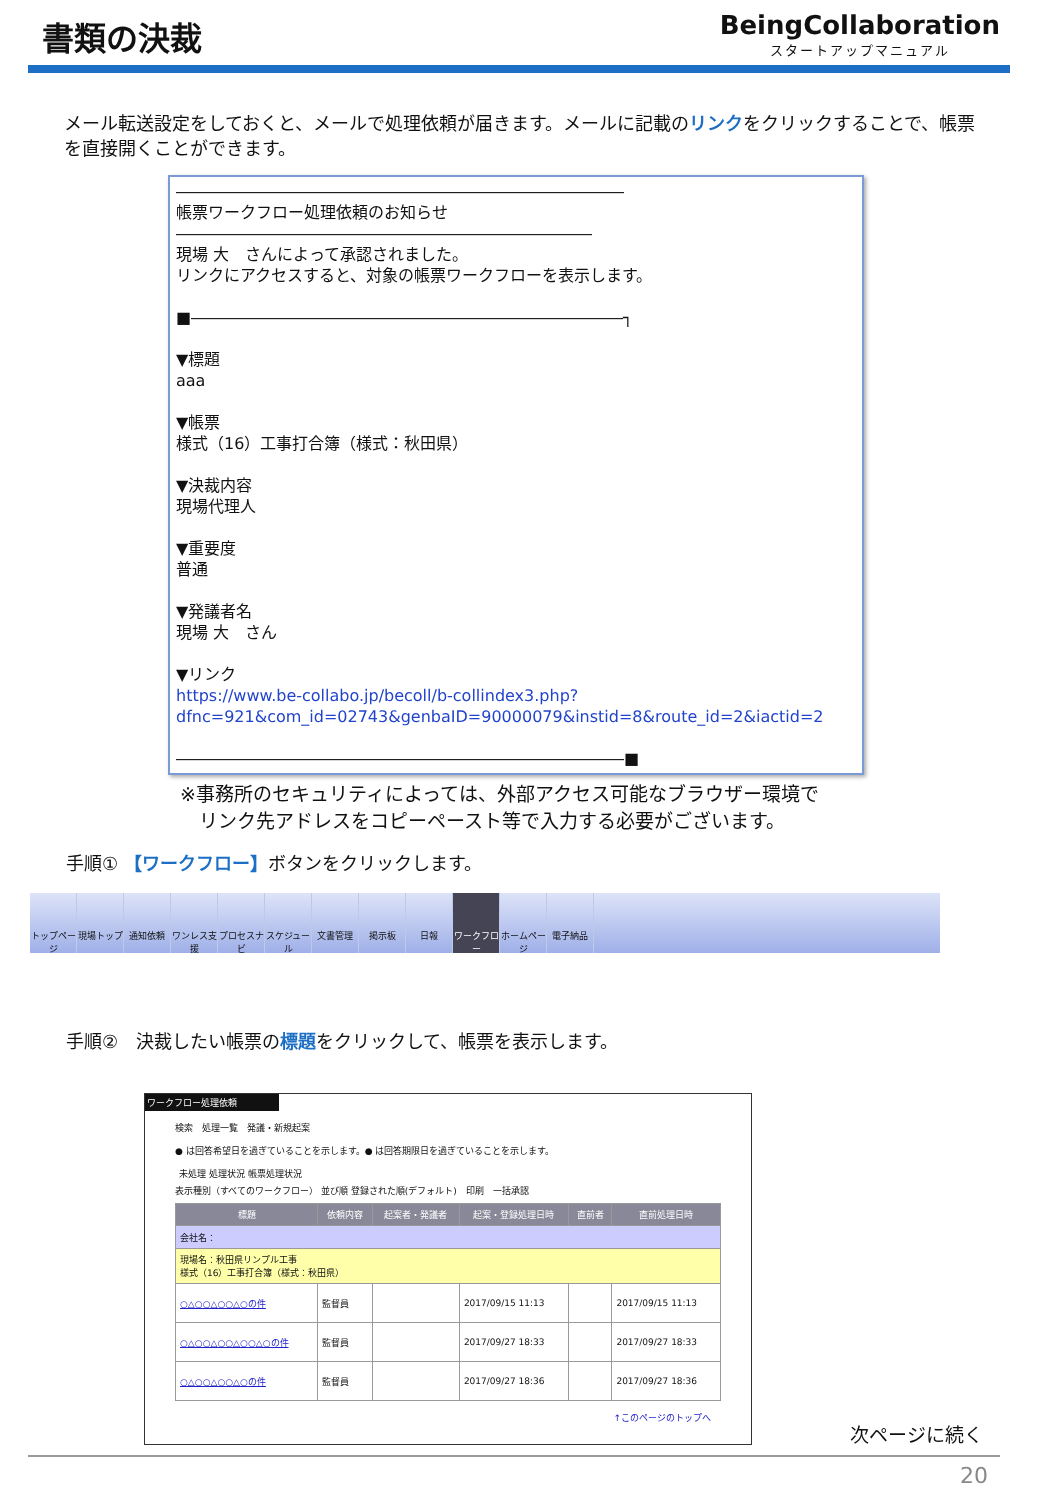書類の決裁
BeingCollaboration
スタートアップマニュアル
メール転送設定をしておくと、メールで処理依頼が届きます。メールに記載のリンクをクリックすることで、帳票を直接開くことができます。
――――――――――――――――――――――――――――
帳票ワークフロー処理依頼のお知らせ
――――――――――――――――――――――――――
現場 大　さんによって承認されました。
リンクにアクセスすると、対象の帳票ワークフローを表示します。
■―――――――――――――――――――――――――――┐
▼標題
aaa
▼帳票
様式（16）工事打合簿（様式：秋田県）
▼決裁内容
現場代理人
▼重要度
普通
▼発議者名
現場 大　さん
▼リンク
https://www.be-collabo.jp/becoll/b-collindex3.php?dfnc=921&com_id=02743&genbaID=90000079&instid=8&route_id=2&iactid=2
――――――――――――――――――――――――――――■
※事務所のセキュリティによっては、外部アクセス可能なブラウザー環境で
　リンク先アドレスをコピーペースト等で入力する必要がございます。
手順① 【ワークフロー】ボタンをクリックします。
トップページ
現場トップ 通知依頼 ワンレス支援
プロセスナビ
スケジュール
文書管理 掲示板 日報 ワークフロー
ホームページ
電子納品
手順②　決裁したい帳票の標題をクリックして、帳票を表示します。
ワークフロー処理依頼
検索　処理一覧　発議・新規起案
● は回答希望日を過ぎていることを示します。● は回答期限日を過ぎていることを示します。
未処理 処理状況 帳票処理状況
表示種別（すべてのワークフロー） 並び順 登録された順(デフォルト)　印刷　一括承認
| 標題 | 依頼内容 | 起案者・発議者 | 起案・登録処理日時 | 直前者 | 直前処理日時 |
| --- | --- | --- | --- | --- | --- |
| 会社名： | | | | | |
| 現場名：秋田県リンプル工事 様式（16）工事打合簿（様式：秋田県） | | | | | |
| ○△○○△○○△○の件 | 監督員 | | 2017/09/15 11:13 | | 2017/09/15 11:13 |
| ○△○○△○○△○○△○の件 | 監督員 | | 2017/09/27 18:33 | | 2017/09/27 18:33 |
| ○△○○△○○△○の件 | 監督員 | | 2017/09/27 18:36 | | 2017/09/27 18:36 |
↑このページのトップへ
次ページに続く
20